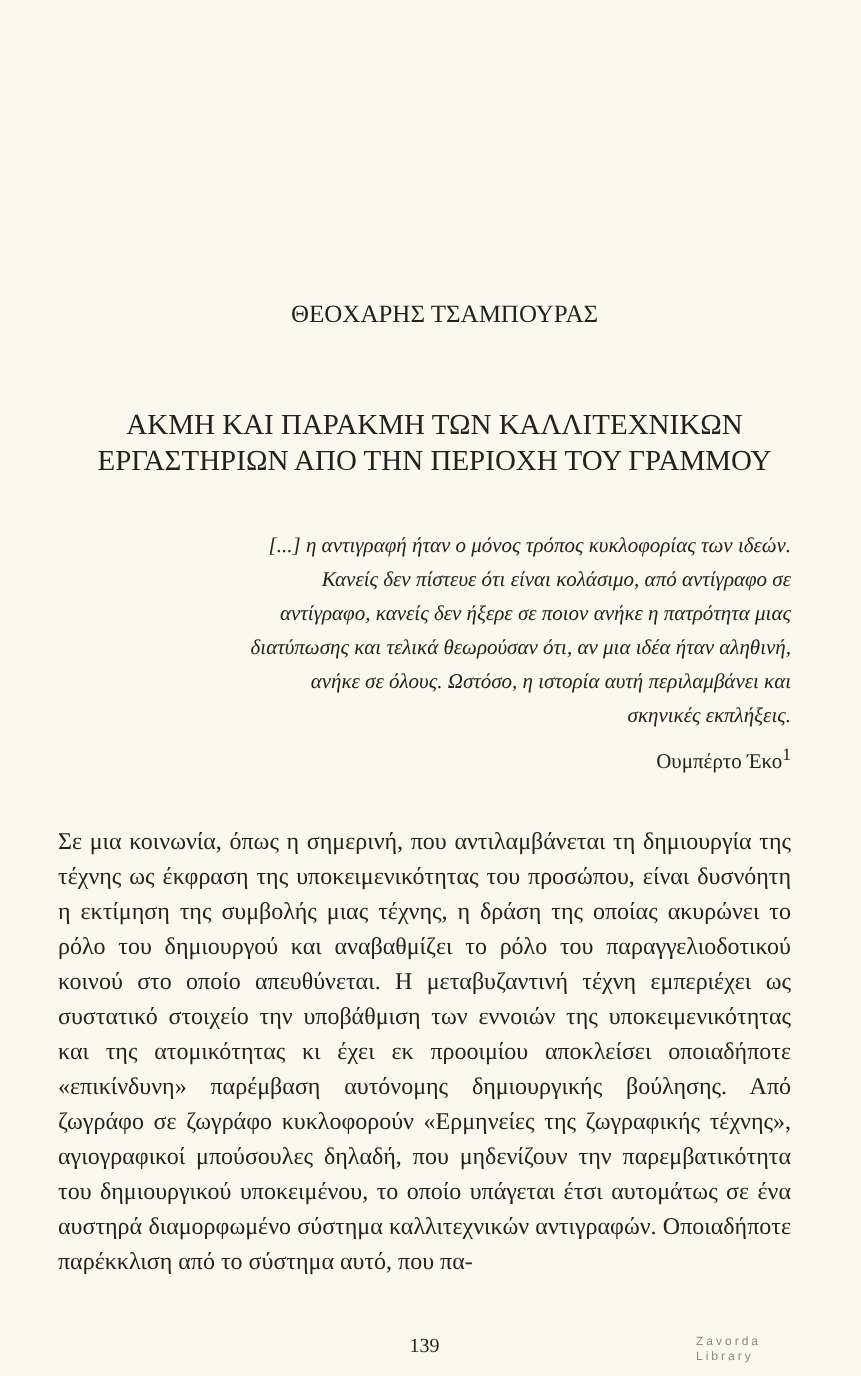ΘΕΟΧΑΡΗΣ ΤΣΑΜΠΟΥΡΑΣ
ΑΚΜΗ ΚΑΙ ΠΑΡΑΚΜΗ ΤΩΝ ΚΑΛΛΙΤΕΧΝΙΚΩΝ
ΕΡΓΑΣΤΗΡΙΩΝ ΑΠΟ ΤΗΝ ΠΕΡΙΟΧΗ ΤΟΥ ΓΡΑΜΜΟΥ
[...] η αντιγραφή ήταν ο μόνος τρόπος κυκλοφορίας των ιδεών. Κανείς δεν πίστευε ότι είναι κολάσιμο, από αντίγραφο σε αντίγραφο, κανείς δεν ήξερε σε ποιον ανήκε η πατρότητα μιας διατύπωσης και τελικά θεωρούσαν ότι, αν μια ιδέα ήταν αληθινή, ανήκε σε όλους. Ωστόσο, η ιστορία αυτή περιλαμβάνει και σκηνικές εκπλήξεις.
Ουμπέρτο Έκο<sup>1</sup>
Σε μια κοινωνία, όπως η σημερινή, που αντιλαμβάνεται τη δημιουργία της τέχνης ως έκφραση της υποκειμενικότητας του προσώπου, είναι δυσνόητη η εκτίμηση της συμβολής μιας τέχνης, η δράση της οποίας ακυρώνει το ρόλο του δημιουργού και αναβαθμίζει το ρόλο του παραγγελιοδοτικού κοινού στο οποίο απευθύνεται. Η μεταβυζαντινή τέχνη εμπεριέχει ως συστατικό στοιχείο την υποβάθμιση των εννοιών της υποκειμενικότητας και της ατομικότητας κι έχει εκ προοιμίου αποκλείσει οποιαδήποτε «επικίνδυνη» παρέμβαση αυτόνομης δημιουργικής βούλησης. Από ζωγράφο σε ζωγράφο κυκλοφορούν «Ερμηνείες της ζωγραφικής τέχνης», αγιογραφικοί μπούσουλες δηλαδή, που μηδενίζουν την παρεμβατικότητα του δημιουργικού υποκειμένου, το οποίο υπάγεται έτσι αυτομάτως σε ένα αυστηρά διαμορφωμένο σύστημα καλλιτεχνικών αντιγραφών. Οποιαδήποτε παρέκκλιση από το σύστημα αυτό, που πα-
139 Zavorda
Library